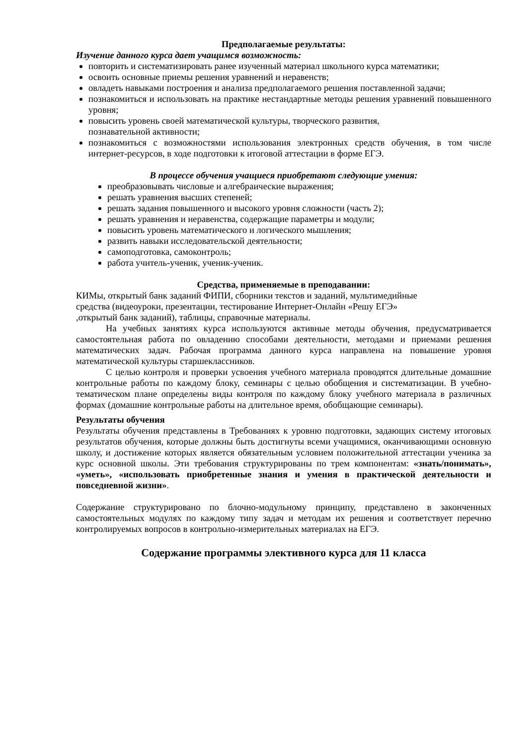Предполагаемые результаты:
Изучение данного курса дает учащимся возможность:
повторить и систематизировать ранее изученный материал школьного курса математики;
освоить основные приемы решения уравнений и неравенств;
овладеть навыками построения и анализа предполагаемого решения поставленной задачи;
познакомиться и использовать на практике нестандартные методы решения уравнений повышенного уровня;
повысить уровень своей математической культуры, творческого развития,
познавательной активности;
познакомиться с возможностями использования электронных средств обучения, в том числе интернет-ресурсов, в ходе подготовки к итоговой аттестации в форме ЕГЭ.
В процессе обучения учащиеся приобретают следующие умения:
преобразовывать числовые и алгебраические выражения;
решать уравнения высших степеней;
решать задания повышенного и высокого уровня сложности (часть 2);
решать уравнения и неравенства, содержащие параметры и модули;
повысить уровень математического и логического мышления;
развить навыки исследовательской деятельности;
самоподготовка, самоконтроль;
работа учитель-ученик, ученик-ученик.
Средства, применяемые в преподавании:
КИМы, открытый банк заданий ФИПИ, сборники текстов и заданий, мультимедийные
средства (видеоуроки, презентации, тестирование Интернет-Онлайн «Решу ЕГЭ»
,открытый банк заданий), таблицы, справочные материалы.
На учебных занятиях курса используются активные методы обучения, предусматривается самостоятельная работа по овладению способами деятельности, методами и приемами решения математических задач. Рабочая программа данного курса направлена на повышение уровня математической культуры старшеклассников.
С целью контроля и проверки усвоения учебного материала проводятся длительные домашние контрольные работы по каждому блоку, семинары с целью обобщения и систематизации. В учебно-тематическом плане определены виды контроля по каждому блоку учебного материала в различных формах (домашние контрольные работы на длительное время, обобщающие семинары).
Результаты обучения
Результаты обучения представлены в Требованиях к уровню подготовки, задающих систему итоговых результатов обучения, которые должны быть достигнуты всеми учащимися, оканчивающими основную школу, и достижение которых является обязательным условием положительной аттестации ученика за курс основной школы. Эти требования структурированы по трем компонентам: «знать/понимать», «уметь», «использовать приобретенные знания и умения в практической деятельности и повседневной жизни».
Содержание структурировано по блочно-модульному принципу, представлено в законченных самостоятельных модулях по каждому типу задач и методам их решения и соответствует перечню контролируемых вопросов в контрольно-измерительных материалах на ЕГЭ.
Содержание программы элективного курса для 11 класса